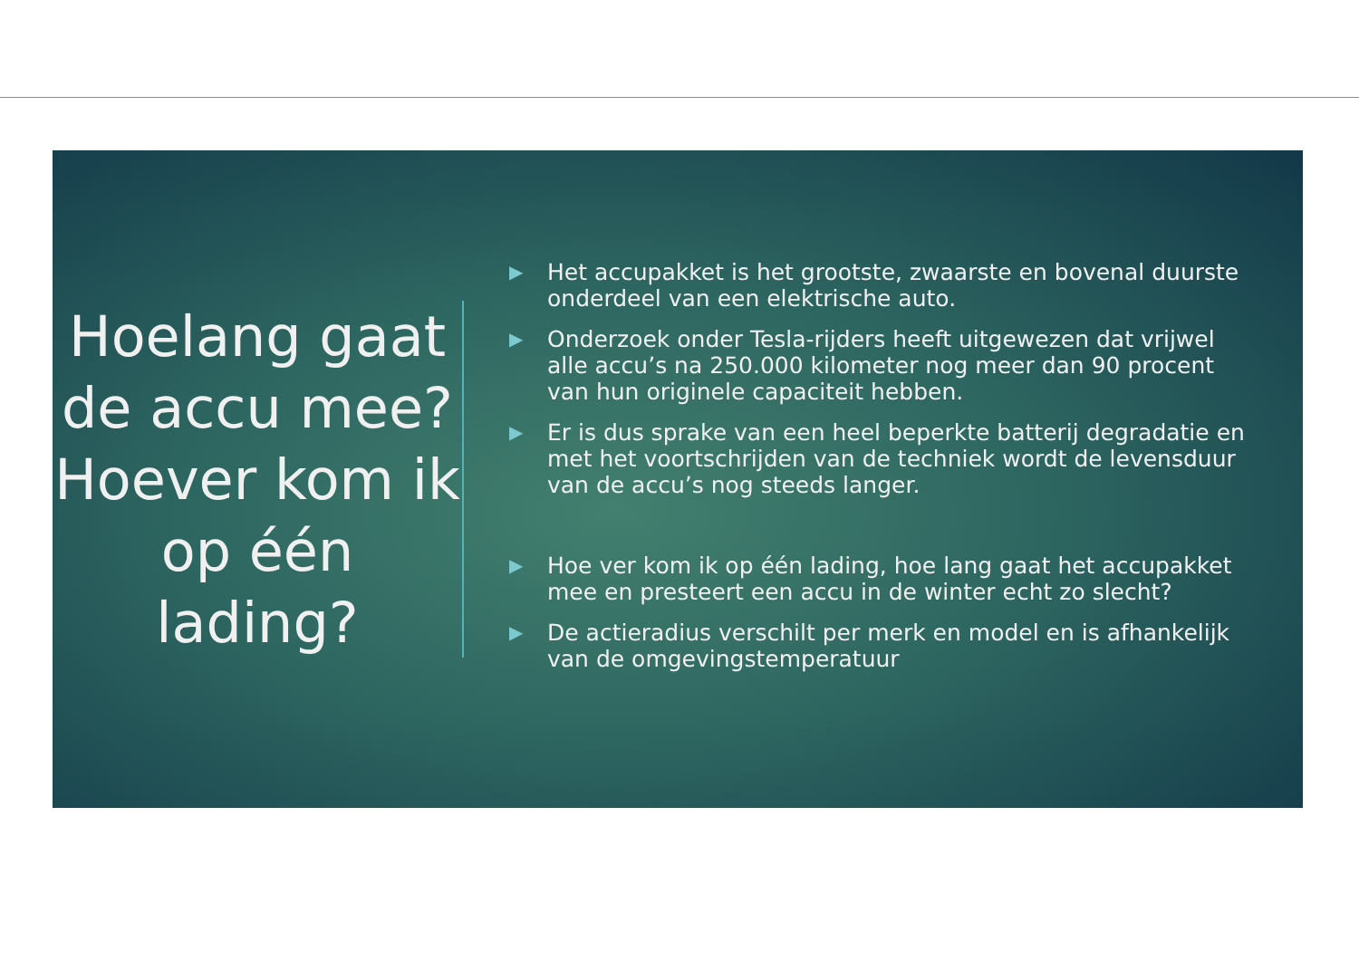Hoelang gaat de accu mee? Hoever kom ik op één lading?
▶ Het accupakket is het grootste, zwaarste en bovenal duurste onderdeel van een elektrische auto.
▶ Onderzoek onder Tesla-rijders heeft uitgewezen dat vrijwel alle accu’s na 250.000 kilometer nog meer dan 90 procent van hun originele capaciteit hebben.
▶ Er is dus sprake van een heel beperkte batterij degradatie en met het voortschrijden van de techniek wordt de levensduur van de accu’s nog steeds langer.
▶ Hoe ver kom ik op één lading, hoe lang gaat het accupakket mee en presteert een accu in de winter echt zo slecht?
▶ De actieradius verschilt per merk en model en is afhankelijk van de omgevingstemperatuur